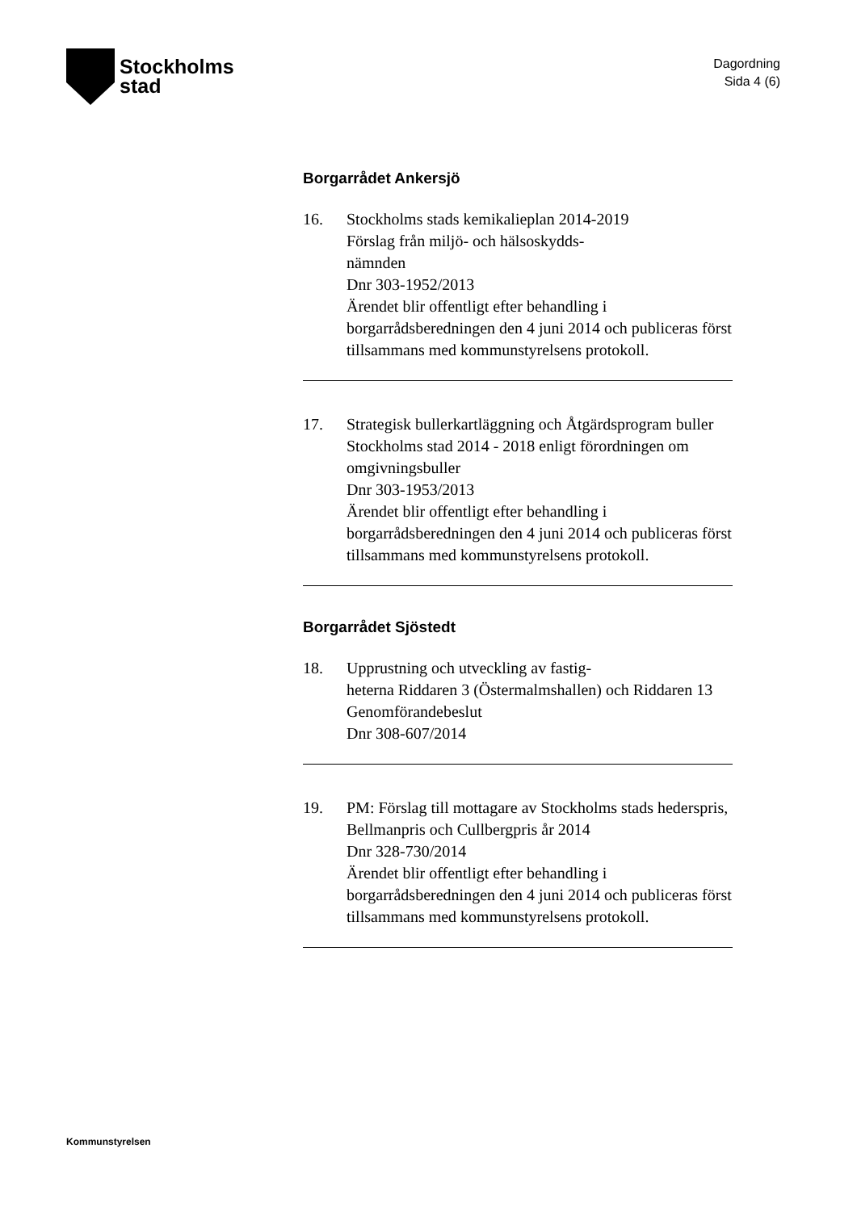Stockholms
stad
Dagordning
Sida 4 (6)
Borgarrådet Ankersjö
16. Stockholms stads kemikalieplan 2014-2019
Förslag från miljö- och hälsoskydds-
nämnden
Dnr 303-1952/2013
Ärendet blir offentligt efter behandling i borgarrådsberedningen den 4 juni 2014 och publiceras först tillsammans med kommunstyrelsens protokoll.
17. Strategisk bullerkartläggning och Åtgärdsprogram buller Stockholms stad 2014 - 2018 enligt förordningen om omgivningsbuller
Dnr 303-1953/2013
Ärendet blir offentligt efter behandling i borgarrådsberedningen den 4 juni 2014 och publiceras först tillsammans med kommunstyrelsens protokoll.
Borgarrådet Sjöstedt
18. Upprustning och utveckling av fastig-
heterna Riddaren 3 (Östermalmshallen) och Riddaren 13
Genomförandebeslut
Dnr 308-607/2014
19. PM: Förslag till mottagare av Stockholms stads hederspris, Bellmanpris och Cullbergpris år 2014
Dnr 328-730/2014
Ärendet blir offentligt efter behandling i borgarrådsberedningen den 4 juni 2014 och publiceras först tillsammans med kommunstyrelsens protokoll.
Kommunstyrelsen